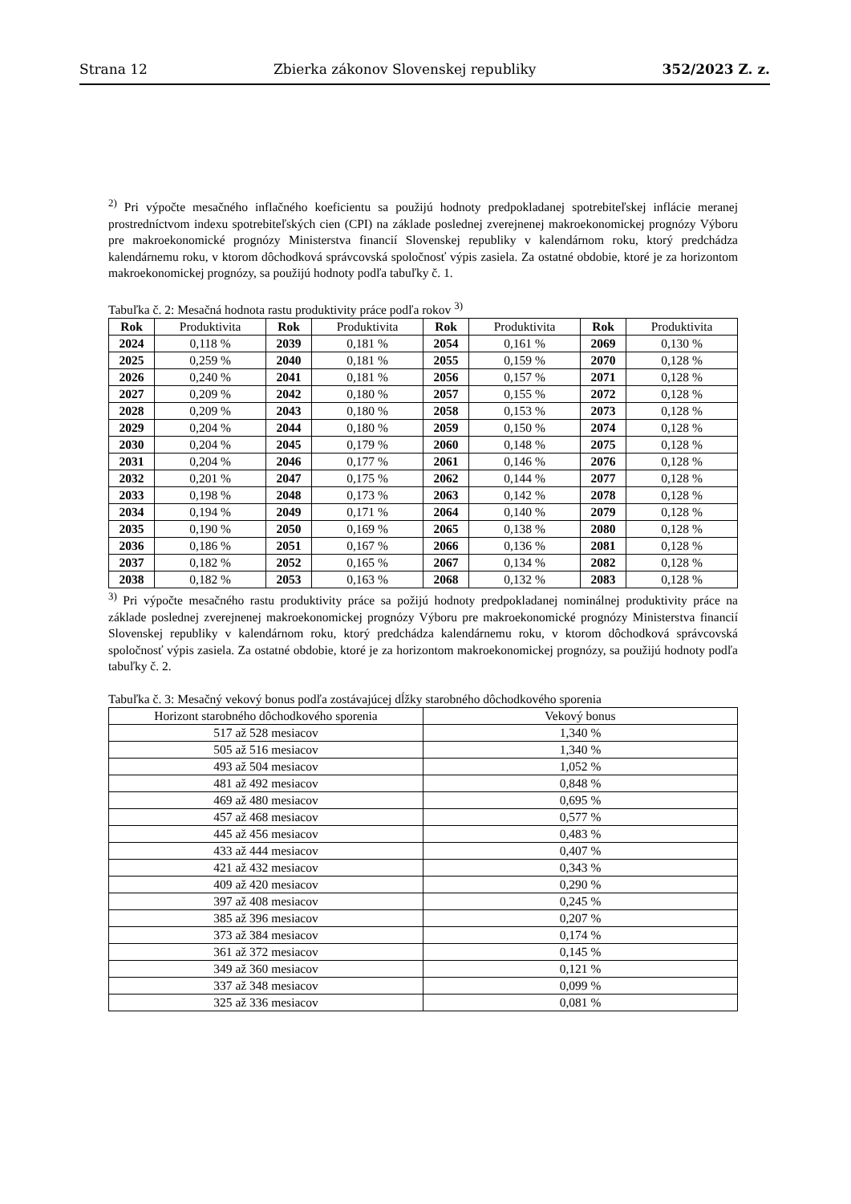Strana 12 Zbierka zákonov Slovenskej republiky 352/2023 Z. z.
<sup>2)</sup> Pri výpočte mesačného inflačného koeficientu sa použijú hodnoty predpokladanej spotrebiteľskej inflácie meranej prostredníctvom indexu spotrebiteľských cien (CPI) na základe poslednej zverejnenej makroekonomickej prognózy Výboru pre makroekonomické prognózy Ministerstva financií Slovenskej republiky v kalendárnom roku, ktorý predchádza kalendárnemu roku, v ktorom dôchodková správcovská spoločnosť výpis zasiela. Za ostatné obdobie, ktoré je za horizontom makroekonomickej prognózy, sa použijú hodnoty podľa tabuľky č. 1.
Tabuľka č. 2: Mesačná hodnota rastu produktivity práce podľa rokov <sup>3)</sup>
| Rok | Produktivita | Rok | Produktivita | Rok | Produktivita | Rok | Produktivita |
| --- | --- | --- | --- | --- | --- | --- | --- |
| 2024 | 0,118 % | 2039 | 0,181 % | 2054 | 0,161 % | 2069 | 0,130 % |
| 2025 | 0,259 % | 2040 | 0,181 % | 2055 | 0,159 % | 2070 | 0,128 % |
| 2026 | 0,240 % | 2041 | 0,181 % | 2056 | 0,157 % | 2071 | 0,128 % |
| 2027 | 0,209 % | 2042 | 0,180 % | 2057 | 0,155 % | 2072 | 0,128 % |
| 2028 | 0,209 % | 2043 | 0,180 % | 2058 | 0,153 % | 2073 | 0,128 % |
| 2029 | 0,204 % | 2044 | 0,180 % | 2059 | 0,150 % | 2074 | 0,128 % |
| 2030 | 0,204 % | 2045 | 0,179 % | 2060 | 0,148 % | 2075 | 0,128 % |
| 2031 | 0,204 % | 2046 | 0,177 % | 2061 | 0,146 % | 2076 | 0,128 % |
| 2032 | 0,201 % | 2047 | 0,175 % | 2062 | 0,144 % | 2077 | 0,128 % |
| 2033 | 0,198 % | 2048 | 0,173 % | 2063 | 0,142 % | 2078 | 0,128 % |
| 2034 | 0,194 % | 2049 | 0,171 % | 2064 | 0,140 % | 2079 | 0,128 % |
| 2035 | 0,190 % | 2050 | 0,169 % | 2065 | 0,138 % | 2080 | 0,128 % |
| 2036 | 0,186 % | 2051 | 0,167 % | 2066 | 0,136 % | 2081 | 0,128 % |
| 2037 | 0,182 % | 2052 | 0,165 % | 2067 | 0,134 % | 2082 | 0,128 % |
| 2038 | 0,182 % | 2053 | 0,163 % | 2068 | 0,132 % | 2083 | 0,128 % |
<sup>3)</sup> Pri výpočte mesačného rastu produktivity práce sa požijú hodnoty predpokladanej nominálnej produktivity práce na základe poslednej zverejnenej makroekonomickej prognózy Výboru pre makroekonomické prognózy Ministerstva financií Slovenskej republiky v kalendárnom roku, ktorý predchádza kalendárnemu roku, v ktorom dôchodková správcovská spoločnosť výpis zasiela. Za ostatné obdobie, ktoré je za horizontom makroekonomickej prognózy, sa použijú hodnoty podľa tabuľky č. 2.
Tabuľka č. 3: Mesačný vekový bonus podľa zostávajúcej dĺžky starobného dôchodkového sporenia
| Horizont starobného dôchodkového sporenia | Vekový bonus |
| --- | --- |
| 517 až 528 mesiacov | 1,340 % |
| 505 až 516 mesiacov | 1,340 % |
| 493 až 504 mesiacov | 1,052 % |
| 481 až 492 mesiacov | 0,848 % |
| 469 až 480 mesiacov | 0,695 % |
| 457 až 468 mesiacov | 0,577 % |
| 445 až 456 mesiacov | 0,483 % |
| 433 až 444 mesiacov | 0,407 % |
| 421 až 432 mesiacov | 0,343 % |
| 409 až 420 mesiacov | 0,290 % |
| 397 až 408 mesiacov | 0,245 % |
| 385 až 396 mesiacov | 0,207 % |
| 373 až 384 mesiacov | 0,174 % |
| 361 až 372 mesiacov | 0,145 % |
| 349 až 360 mesiacov | 0,121 % |
| 337 až 348 mesiacov | 0,099 % |
| 325 až 336 mesiacov | 0,081 % |